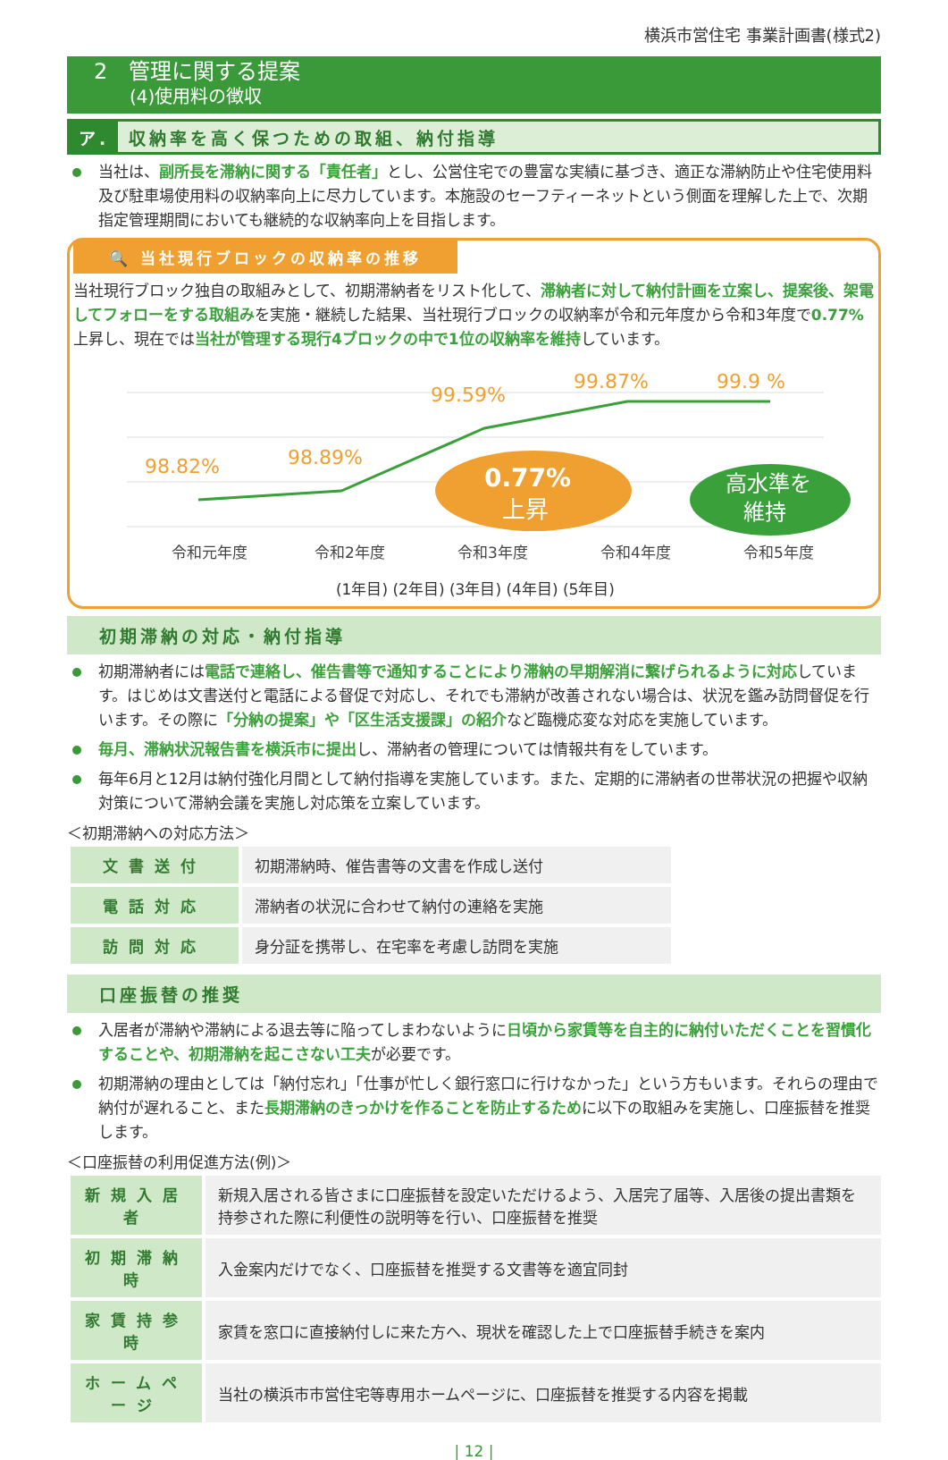横浜市営住宅 事業計画書(様式2)
2　管理に関する提案
(4)使用料の徴収
ア. 収納率を高く保つための取組、納付指導
当社は、副所長を滞納に関する「責任者」とし、公営住宅での豊富な実績に基づき、適正な滞納防止や住宅使用料及び駐車場使用料の収納率向上に尽力しています。本施設のセーフティーネットという側面を理解した上で、次期指定管理期間においても継続的な収納率向上を目指します。
🔍 当社現行ブロックの収納率の推移
当社現行ブロック独自の取組みとして、初期滞納者をリスト化して、滞納者に対して納付計画を立案し、提案後、架電してフォローをする取組みを実施・継続した結果、当社現行ブロックの収納率が令和元年度から令和3年度で0.77% 上昇し、現在では当社が管理する現行4ブロックの中で1位の収納率を維持しています。
98.82%
98.89%
99.59%
99.87%
99.9 %
0.77%
上昇
高水準を
維持
令和元年度
令和2年度
令和3年度
令和4年度
令和5年度
(1年目) (2年目) (3年目) (4年目) (5年目)
初期滞納の対応・納付指導
初期滞納者には電話で連絡し、催告書等で通知することにより滞納の早期解消に繋げられるように対応しています。はじめは文書送付と電話による督促で対応し、それでも滞納が改善されない場合は、状況を鑑み訪問督促を行います。その際に「分納の提案」や「区生活支援課」の紹介など臨機応変な対応を実施しています。
毎月、滞納状況報告書を横浜市に提出し、滞納者の管理については情報共有をしています。
毎年6月と12月は納付強化月間として納付指導を実施しています。また、定期的に滞納者の世帯状況の把握や収納対策について滞納会議を実施し対応策を立案しています。
＜初期滞納への対応方法＞
| 文書送付 | 初期滞納時、催告書等の文書を作成し送付 |
| 電話対応 | 滞納者の状況に合わせて納付の連絡を実施 |
| 訪問対応 | 身分証を携帯し、在宅率を考慮し訪問を実施 |
口座振替の推奨
入居者が滞納や滞納による退去等に陥ってしまわないように日頃から家賃等を自主的に納付いただくことを習慣化することや、初期滞納を起こさない工夫が必要です。
初期滞納の理由としては「納付忘れ」「仕事が忙しく銀行窓口に行けなかった」という方もいます。それらの理由で納付が遅れること、また長期滞納のきっかけを作ることを防止するために以下の取組みを実施し、口座振替を推奨します。
＜口座振替の利用促進方法(例)＞
| 新規入居者 | 新規入居される皆さまに口座振替を設定いただけるよう、入居完了届等、入居後の提出書類を持参された際に利便性の説明等を行い、口座振替を推奨 |
| 初期滞納時 | 入金案内だけでなく、口座振替を推奨する文書等を適宜同封 |
| 家賃持参時 | 家賃を窓口に直接納付しに来た方へ、現状を確認した上で口座振替手続きを案内 |
| ホームページ | 当社の横浜市市営住宅等専用ホームページに、口座振替を推奨する内容を掲載 |
| 12 |